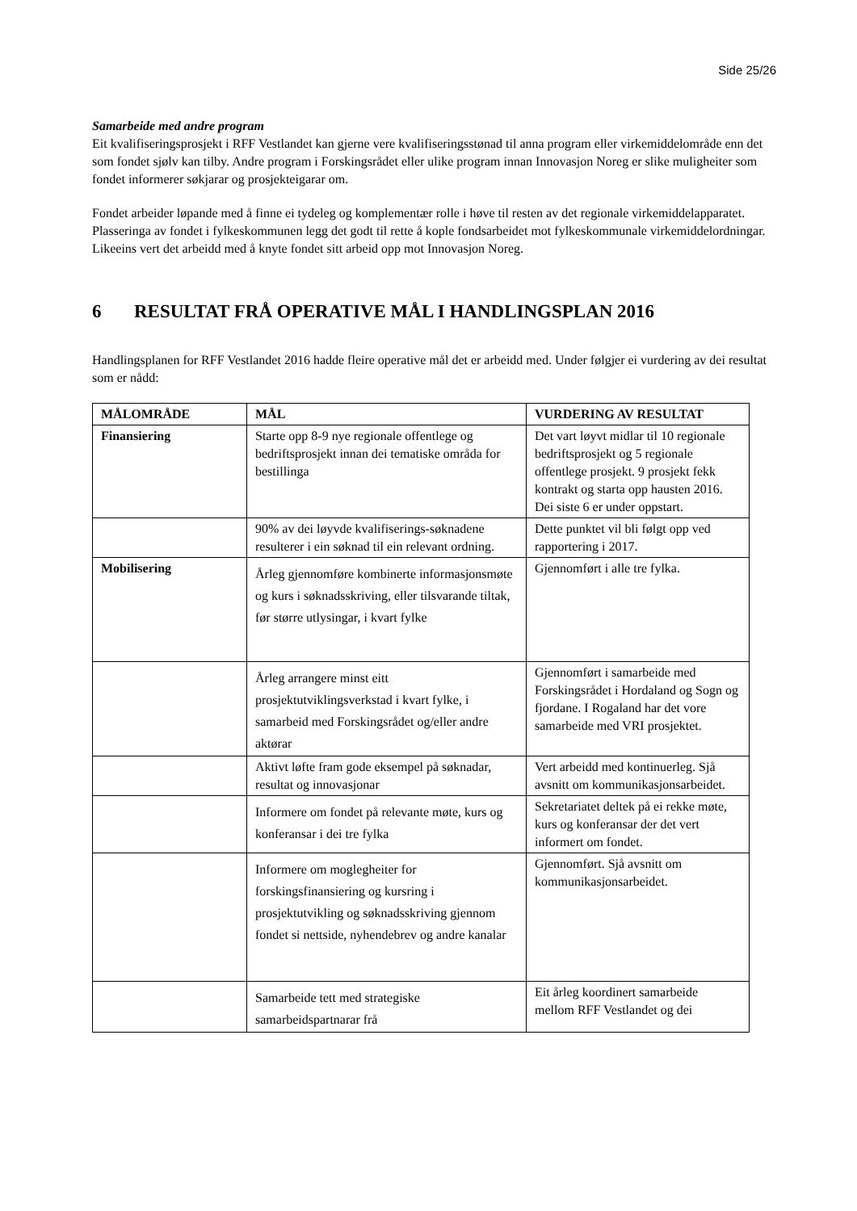Side 25/26
Samarbeide med andre program
Eit kvalifiseringsprosjekt i RFF Vestlandet kan gjerne vere kvalifiseringsstønad til anna program eller virkemiddelområde enn det som fondet sjølv kan tilby. Andre program i Forskingsrådet eller ulike program innan Innovasjon Noreg er slike muligheiter som fondet informerer søkjarar og prosjekteigarar om.
Fondet arbeider løpande med å finne ei tydeleg og komplementær rolle i høve til resten av det regionale virkemiddelapparatet. Plasseringa av fondet i fylkeskommunen legg det godt til rette å kople fondsarbeidet mot fylkeskommunale virkemiddelordningar. Likeeins vert det arbeidd med å knyte fondet sitt arbeid opp mot Innovasjon Noreg.
6 RESULTAT FRÅ OPERATIVE MÅL I HANDLINGSPLAN 2016
Handlingsplanen for RFF Vestlandet 2016 hadde fleire operative mål det er arbeidd med. Under følgjer ei vurdering av dei resultat som er nådd:
| MÅLOMRÅDE | MÅL | VURDERING AV RESULTAT |
| --- | --- | --- |
| Finansiering | Starte opp 8-9 nye regionale offentlege og bedriftsprosjekt innan dei tematiske områda for bestillinga | Det vart løyvt midlar til 10 regionale bedriftsprosjekt og 5 regionale offentlege prosjekt. 9 prosjekt fekk kontrakt og starta opp hausten 2016. Dei siste 6 er under oppstart. |
| | 90% av dei løyvde kvalifiserings-søknadene resulterer i ein søknad til ein relevant ordning. | Dette punktet vil bli følgt opp ved rapportering i 2017. |
| Mobilisering | Årleg gjennomføre kombinerte informasjonsmøte og kurs i søknadsskriving, eller tilsvarande tiltak, før større utlysingar, i kvart fylke | Gjennomført i alle tre fylka. |
| | Årleg arrangere minst eitt prosjektutviklingsverkstad i kvart fylke, i samarbeid med Forskingsrådet og/eller andre aktørar | Gjennomført i samarbeide med Forskingsrådet i Hordaland og Sogn og fjordane. I Rogaland har det vore samarbeide med VRI prosjektet. |
| | Aktivt løfte fram gode eksempel på søknadar, resultat og innovasjonar | Vert arbeidd med kontinuerleg. Sjå avsnitt om kommunikasjonsarbeidet. |
| | Informere om fondet på relevante møte, kurs og konferansar i dei tre fylka | Sekretariatet deltek på ei rekke møte, kurs og konferansar der det vert informert om fondet. |
| | Informere om moglegheiter for forskingsfinansiering og kursring i prosjektutvikling og søknadsskriving gjennom fondet si nettside, nyhendebrev og andre kanalar | Gjennomført. Sjå avsnitt om kommunikasjonsarbeidet. |
| | Samarbeide tett med strategiske samarbeidspartnarar frå | Eit årleg koordinert samarbeide mellom RFF Vestlandet og dei |